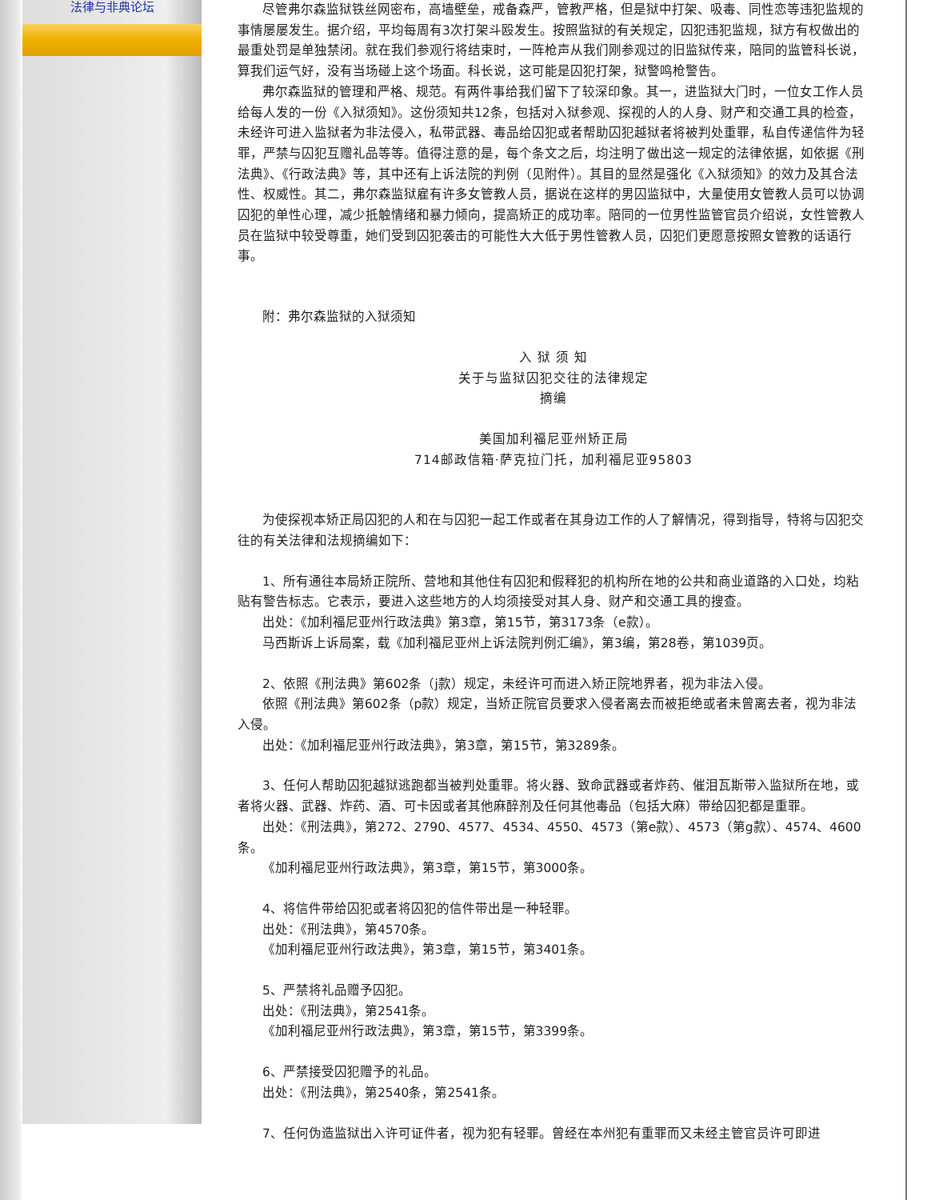法律与非典论坛
尽管弗尔森监狱铁丝网密布，高墙壁垒，戒备森严，管教严格，但是狱中打架、吸毒、同性恋等违犯监规的事情屡屡发生。据介绍，平均每周有3次打架斗殴发生。按照监狱的有关规定，囚犯违犯监规，狱方有权做出的最重处罚是单独禁闭。就在我们参观行将结束时，一阵枪声从我们刚参观过的旧监狱传来，陪同的监管科长说，算我们运气好，没有当场碰上这个场面。科长说，这可能是囚犯打架，狱警鸣枪警告。
弗尔森监狱的管理和严格、规范。有两件事给我们留下了较深印象。其一，进监狱大门时，一位女工作人员给每人发的一份《入狱须知》。这份须知共12条，包括对入狱参观、探视的人的人身、财产和交通工具的检查，未经许可进入监狱者为非法侵入，私带武器、毒品给囚犯或者帮助囚犯越狱者将被判处重罪，私自传递信件为轻罪，严禁与囚犯互赠礼品等等。值得注意的是，每个条文之后，均注明了做出这一规定的法律依据，如依据《刑法典》、《行政法典》等，其中还有上诉法院的判例（见附件）。其目的显然是强化《入狱须知》的效力及其合法性、权威性。其二，弗尔森监狱雇有许多女管教人员，据说在这样的男囚监狱中，大量使用女管教人员可以协调囚犯的单性心理，减少抵触情绪和暴力倾向，提高矫正的成功率。陪同的一位男性监管官员介绍说，女性管教人员在监狱中较受尊重，她们受到囚犯袭击的可能性大大低于男性管教人员，囚犯们更愿意按照女管教的话语行事。
附：弗尔森监狱的入狱须知
入 狱 须 知
关于与监狱囚犯交往的法律规定
摘编
美国加利福尼亚州矫正局
714邮政信箱·萨克拉门托，加利福尼亚95803
为使探视本矫正局囚犯的人和在与囚犯一起工作或者在其身边工作的人了解情况，得到指导，特将与囚犯交往的有关法律和法规摘编如下：
1、所有通往本局矫正院所、营地和其他住有囚犯和假释犯的机构所在地的公共和商业道路的入口处，均粘贴有警告标志。它表示，要进入这些地方的人均须接受对其人身、财产和交通工具的搜查。
出处：《加利福尼亚州行政法典》第3章，第15节，第3173条（e款）。
马西斯诉上诉局案，载《加利福尼亚州上诉法院判例汇编》，第3编，第28卷，第1039页。
2、依照《刑法典》第602条（j款）规定，未经许可而进入矫正院地界者，视为非法入侵。
依照《刑法典》第602条（p款）规定，当矫正院官员要求入侵者离去而被拒绝或者未曾离去者，视为非法入侵。
出处：《加利福尼亚州行政法典》，第3章，第15节，第3289条。
3、任何人帮助囚犯越狱逃跑都当被判处重罪。将火器、致命武器或者炸药、催泪瓦斯带入监狱所在地，或者将火器、武器、炸药、酒、可卡因或者其他麻醉剂及任何其他毒品（包括大麻）带给囚犯都是重罪。
出处：《刑法典》，第272、2790、4577、4534、4550、4573（第e款）、4573（第g款）、4574、4600条。
《加利福尼亚州行政法典》，第3章，第15节，第3000条。
4、将信件带给囚犯或者将囚犯的信件带出是一种轻罪。
出处：《刑法典》，第4570条。
《加利福尼亚州行政法典》，第3章，第15节，第3401条。
5、严禁将礼品赠予囚犯。
出处：《刑法典》，第2541条。
《加利福尼亚州行政法典》，第3章，第15节，第3399条。
6、严禁接受囚犯赠予的礼品。
出处：《刑法典》，第2540条，第2541条。
7、任何伪造监狱出入许可证件者，视为犯有轻罪。曾经在本州犯有重罪而又未经主管官员许可即进